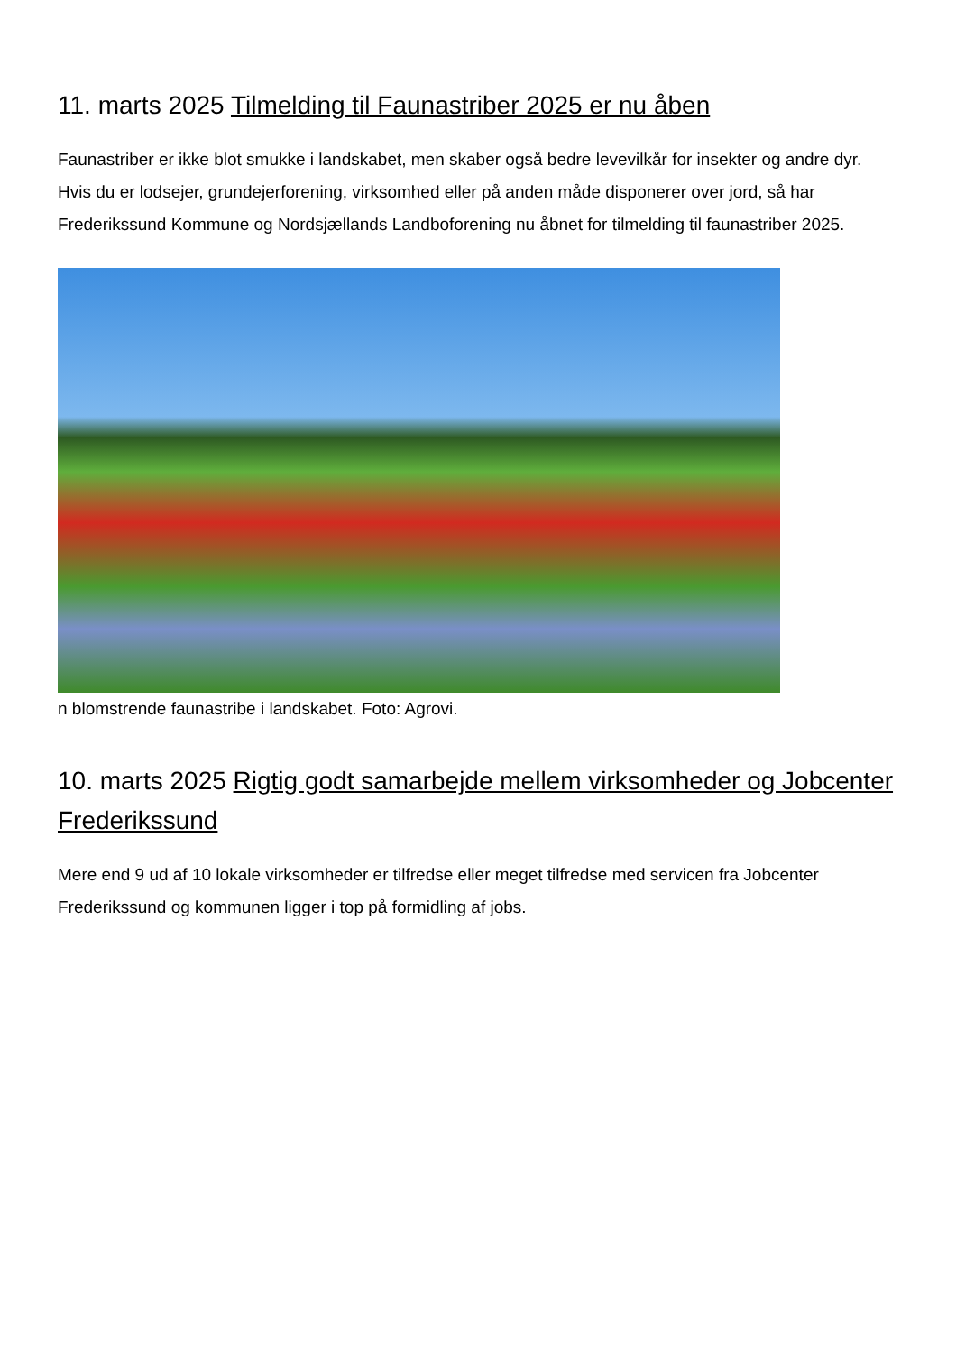11. marts 2025 Tilmelding til Faunastriber 2025 er nu åben
Faunastriber er ikke blot smukke i landskabet, men skaber også bedre levevilkår for insekter og andre dyr. Hvis du er lodsejer, grundejerforening, virksomhed eller på anden måde disponerer over jord, så har Frederikssund Kommune og Nordsjællands Landboforening nu åbnet for tilmelding til faunastriber 2025.
n blomstrende faunastribe i landskabet. Foto: Agrovi.
10. marts 2025 Rigtig godt samarbejde mellem virksomheder og Jobcenter Frederikssund
Mere end 9 ud af 10 lokale virksomheder er tilfredse eller meget tilfredse med servicen fra Jobcenter Frederikssund og kommunen ligger i top på formidling af jobs.